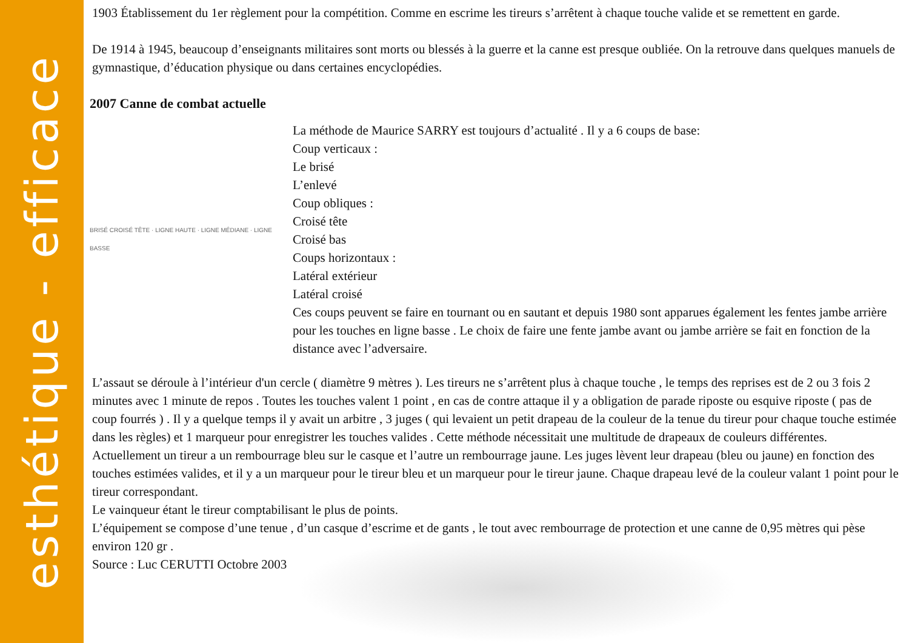esthétique - efficace
1903 Établissement du 1er règlement pour la compétition. Comme en escrime les tireurs s’arrêtent à chaque touche valide et se remettent en garde.
De 1914 à 1945, beaucoup d’enseignants militaires sont morts ou blessés à la guerre et la canne est presque oubliée. On la retrouve dans quelques manuels de gymnastique, d’éducation physique ou dans certaines encyclopédies.
2007 Canne de combat actuelle
BRISÉ CROISÉ TÊTE · LIGNE HAUTE · LIGNE MÉDIANE · LIGNE BASSE
La méthode de Maurice SARRY est toujours d’actualité . Il y a 6 coups de base:
Coup verticaux :
Le brisé
L’enlevé
Coup obliques :
Croisé tête
Croisé bas
Coups horizontaux :
Latéral extérieur
Latéral croisé
Ces coups peuvent se faire en tournant ou en sautant et depuis 1980 sont apparues également les fentes jambe arrière pour les touches en ligne basse . Le choix de faire une fente jambe avant ou jambe arrière se fait en fonction de la distance avec l’adversaire.
L’assaut se déroule à l’intérieur d'un cercle ( diamètre 9 mètres ). Les tireurs ne s’arrêtent plus à chaque touche , le temps des reprises est de 2 ou 3 fois 2 minutes avec 1 minute de repos . Toutes les touches valent 1 point , en cas de contre attaque il y a obligation de parade riposte ou esquive riposte ( pas de coup fourrés ) . Il y a quelque temps il y avait un arbitre , 3 juges ( qui levaient un petit drapeau de la couleur de la tenue du tireur pour chaque touche estimée dans les règles) et 1 marqueur pour enregistrer les touches valides . Cette méthode nécessitait une multitude de drapeaux de couleurs différentes.
Actuellement un tireur a un rembourrage bleu sur le casque et l’autre un rembourrage jaune. Les juges lèvent leur drapeau (bleu ou jaune) en fonction des touches estimées valides, et il y a un marqueur pour le tireur bleu et un marqueur pour le tireur jaune. Chaque drapeau levé de la couleur valant 1 point pour le tireur correspondant.
Le vainqueur étant le tireur comptabilisant le plus de points.
L’équipement se compose d’une tenue , d’un casque d’escrime et de gants , le tout avec rembourrage de protection et une canne de 0,95 mètres qui pèse environ 120 gr .
Source : Luc CERUTTI Octobre 2003